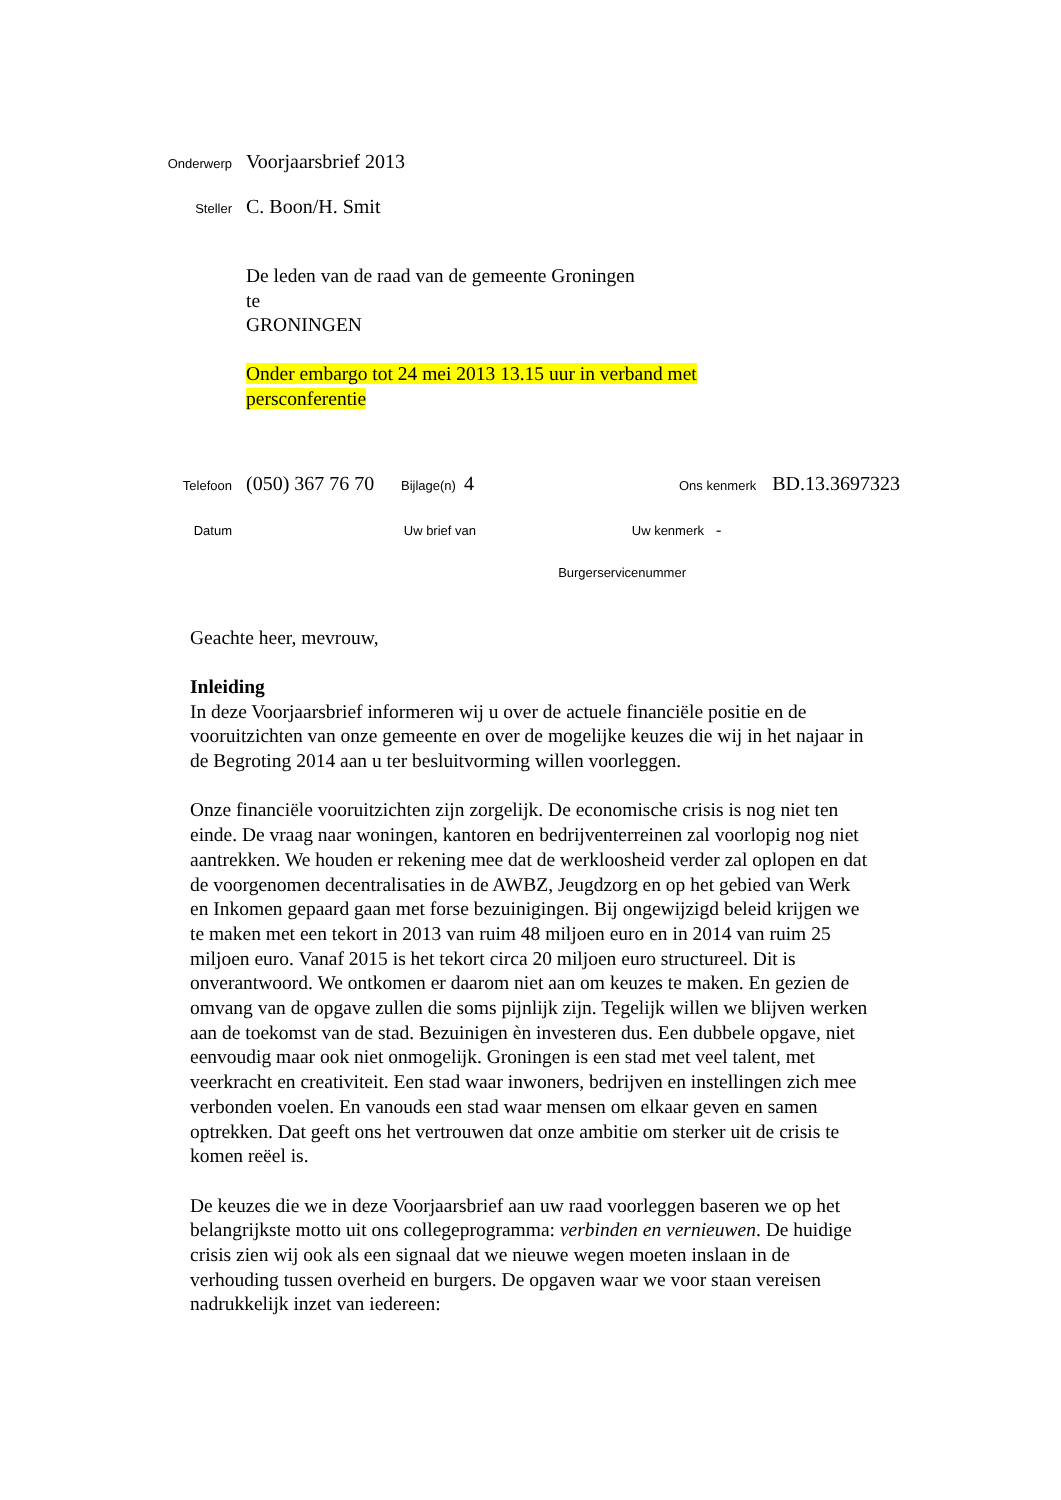Onderwerp
Voorjaarsbrief 2013
Steller
C. Boon/H. Smit
De leden van de raad van de gemeente Groningen
te
GRONINGEN
Onder embargo tot 24 mei 2013 13.15 uur in verband met
persconferentie
Telefoon
(050) 367 76 70
Bijlage(n)
4
Ons kenmerk
BD.13.3697323
Datum Uw brief van Uw kenmerk
-
Burgerservicenummer
Geachte heer, mevrouw,
Inleiding
In deze Voorjaarsbrief informeren wij u over de actuele financiële positie en de vooruitzichten van onze gemeente en over de mogelijke keuzes die wij in het najaar in de Begroting 2014 aan u ter besluitvorming willen voorleggen.
Onze financiële vooruitzichten zijn zorgelijk. De economische crisis is nog niet ten einde. De vraag naar woningen, kantoren en bedrijventerreinen zal voorlopig nog niet aantrekken. We houden er rekening mee dat de werkloosheid verder zal oplopen en dat de voorgenomen decentralisaties in de AWBZ, Jeugdzorg en op het gebied van Werk en Inkomen gepaard gaan met forse bezuinigingen. Bij ongewijzigd beleid krijgen we te maken met een tekort in 2013 van ruim 48 miljoen euro en in 2014 van ruim 25 miljoen euro. Vanaf 2015 is het tekort circa 20 miljoen euro structureel. Dit is onverantwoord. We ontkomen er daarom niet aan om keuzes te maken. En gezien de omvang van de opgave zullen die soms pijnlijk zijn. Tegelijk willen we blijven werken aan de toekomst van de stad. Bezuinigen èn investeren dus. Een dubbele opgave, niet eenvoudig maar ook niet onmogelijk. Groningen is een stad met veel talent, met veerkracht en creativiteit. Een stad waar inwoners, bedrijven en instellingen zich mee verbonden voelen. En vanouds een stad waar mensen om elkaar geven en samen optrekken. Dat geeft ons het vertrouwen dat onze ambitie om sterker uit de crisis te komen reëel is.
De keuzes die we in deze Voorjaarsbrief aan uw raad voorleggen baseren we op het belangrijkste motto uit ons collegeprogramma: verbinden en vernieuwen. De huidige crisis zien wij ook als een signaal dat we nieuwe wegen moeten inslaan in de verhouding tussen overheid en burgers. De opgaven waar we voor staan vereisen nadrukkelijk inzet van iedereen: